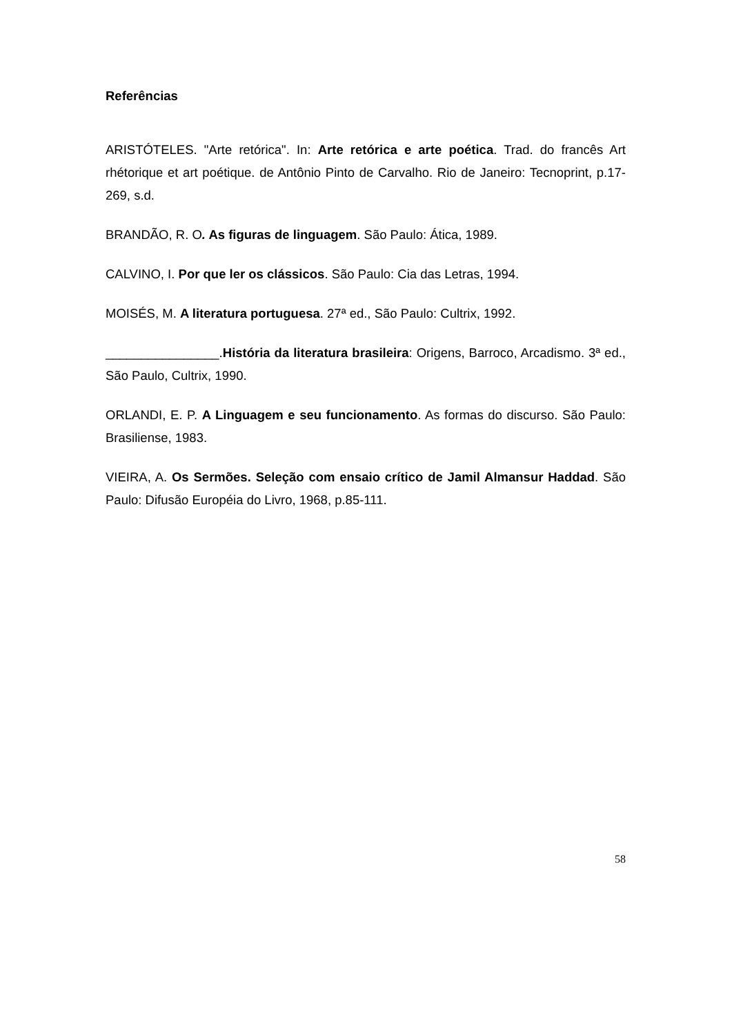Referências
ARISTÓTELES. "Arte retórica". In: Arte retórica e arte poética. Trad. do francês Art rhétorique et art poétique. de Antônio Pinto de Carvalho. Rio de Janeiro: Tecnoprint, p.17-269, s.d.
BRANDÃO, R. O. As figuras de linguagem. São Paulo: Ática, 1989.
CALVINO, I. Por que ler os clássicos. São Paulo: Cia das Letras, 1994.
MOISÉS, M. A literatura portuguesa. 27ª ed., São Paulo: Cultrix, 1992.
________________.História da literatura brasileira: Origens, Barroco, Arcadismo. 3ª ed., São Paulo, Cultrix, 1990.
ORLANDI, E. P. A Linguagem e seu funcionamento. As formas do discurso. São Paulo: Brasiliense, 1983.
VIEIRA, A. Os Sermões. Seleção com ensaio crítico de Jamil Almansur Haddad. São Paulo: Difusão Européia do Livro, 1968, p.85-111.
58